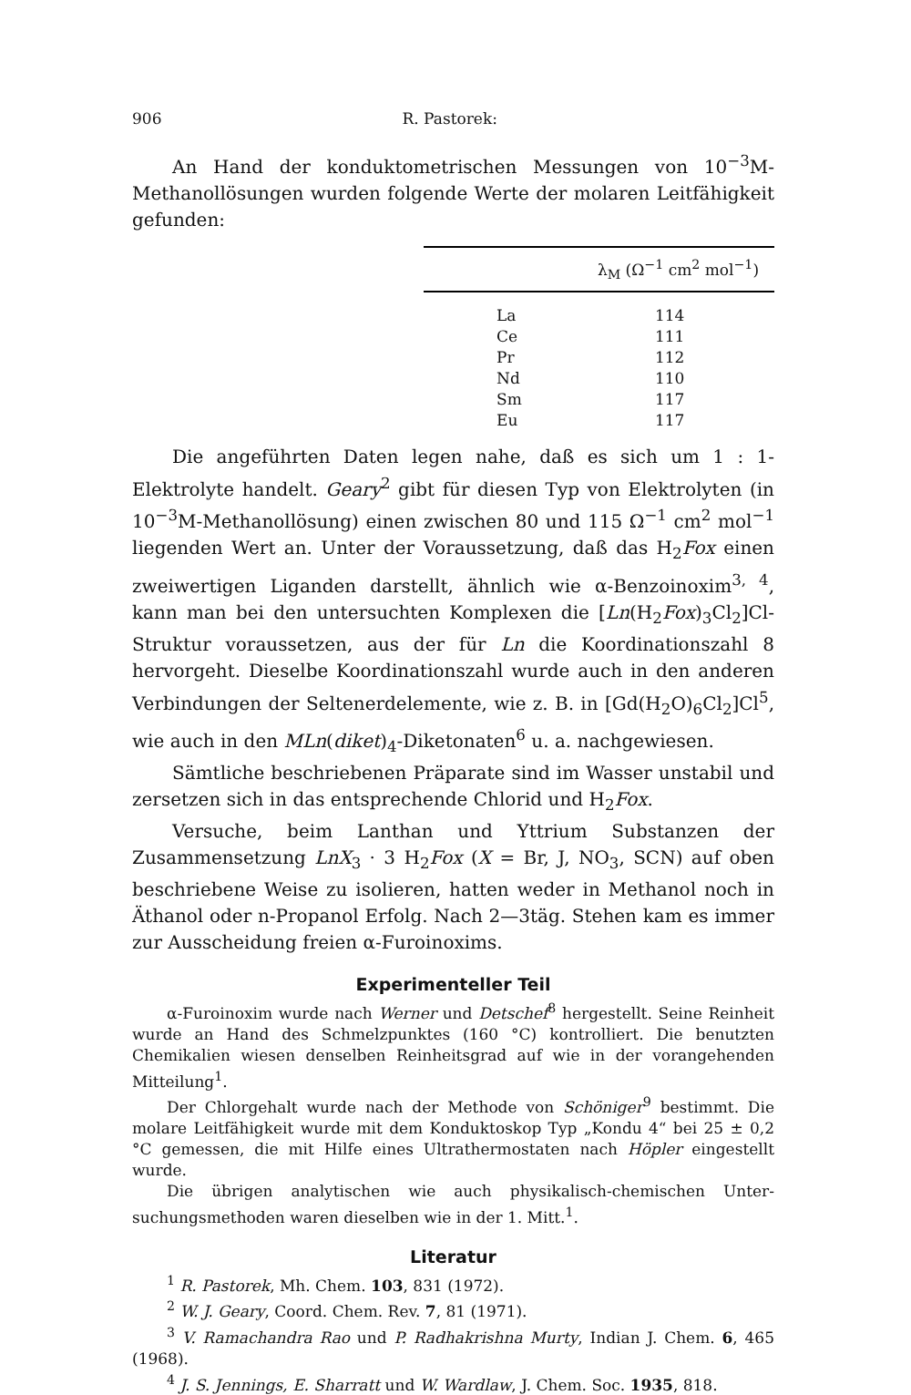906 R. Pastorek:
An Hand der konduktometrischen Messungen von 10<sup>−3</sup>M-Methanol­lösungen wurden folgende Werte der molaren Leitfähigkeit gefunden:
| | λ<sub>M</sub> (Ω<sup>−1</sup> cm<sup>2</sup> mol<sup>−1</sup>) |
| --- | --- |
| La | 114 |
| Ce | 111 |
| Pr | 112 |
| Nd | 110 |
| Sm | 117 |
| Eu | 117 |
Die angeführten Daten legen nahe, daß es sich um 1 : 1-Elektrolyte handelt. Geary<sup>2</sup> gibt für diesen Typ von Elektrolyten (in 10<sup>−3</sup>M-Methanol­lösung) einen zwischen 80 und 115 Ω<sup>−1</sup> cm<sup>2</sup> mol<sup>−1</sup> liegenden Wert an. Unter der Voraussetzung, daß das H<sub>2</sub>Fox einen zweiwertigen Liganden darstellt, ähnlich wie α-Benzoinoxim<sup>3, 4</sup>, kann man bei den untersuchten Komplexen die [Ln(H<sub>2</sub>Fox)<sub>3</sub>Cl<sub>2</sub>]Cl-Struktur voraussetzen, aus der für Ln die Koordinationszahl 8 hervorgeht. Dieselbe Koordinationszahl wurde auch in den anderen Verbindungen der Seltenerdelemente, wie z. B. in [Gd(H<sub>2</sub>O)<sub>6</sub>Cl<sub>2</sub>]Cl<sup>5</sup>, wie auch in den MLn(diket)<sub>4</sub>-Diketonaten<sup>6</sup> u. a. nachgewiesen.
Sämtliche beschriebenen Präparate sind im Wasser unstabil und zersetzen sich in das entsprechende Chlorid und H<sub>2</sub>Fox.
Versuche, beim Lanthan und Yttrium Substanzen der Zusammen­setzung LnX<sub>3</sub> · 3 H<sub>2</sub>Fox (X = Br, J, NO<sub>3</sub>, SCN) auf oben beschriebene Weise zu isolieren, hatten weder in Methanol noch in Äthanol oder n-Propanol Erfolg. Nach 2—3täg. Stehen kam es immer zur Aus­scheidung freien α-Furoinoxims.
Experimenteller Teil
α-Furoinoxim wurde nach Werner und Detschef<sup>8</sup> hergestellt. Seine Rein­heit wurde an Hand des Schmelzpunktes (160 °C) kontrolliert. Die benutzten Chemikalien wiesen denselben Reinheitsgrad auf wie in der vorangehenden Mitteilung<sup>1</sup>.
Der Chlorgehalt wurde nach der Methode von Schöniger<sup>9</sup> bestimmt. Die molare Leitfähigkeit wurde mit dem Konduktoskop Typ „Kondu 4“ bei 25 ± 0,2 °C gemessen, die mit Hilfe eines Ultrathermostaten nach Höpler eingestellt wurde.
Die übrigen analytischen wie auch physikalisch-chemischen Unter­suchungsmethoden waren dieselben wie in der 1. Mitt.<sup>1</sup>.
Literatur
<sup>1</sup> R. Pastorek, Mh. Chem. 103, 831 (1972).
<sup>2</sup> W. J. Geary, Coord. Chem. Rev. 7, 81 (1971).
<sup>3</sup> V. Ramachandra Rao und P. Radhakrishna Murty, Indian J. Chem. 6, 465 (1968).
<sup>4</sup> J. S. Jennings, E. Sharratt und W. Wardlaw, J. Chem. Soc. 1935, 818.